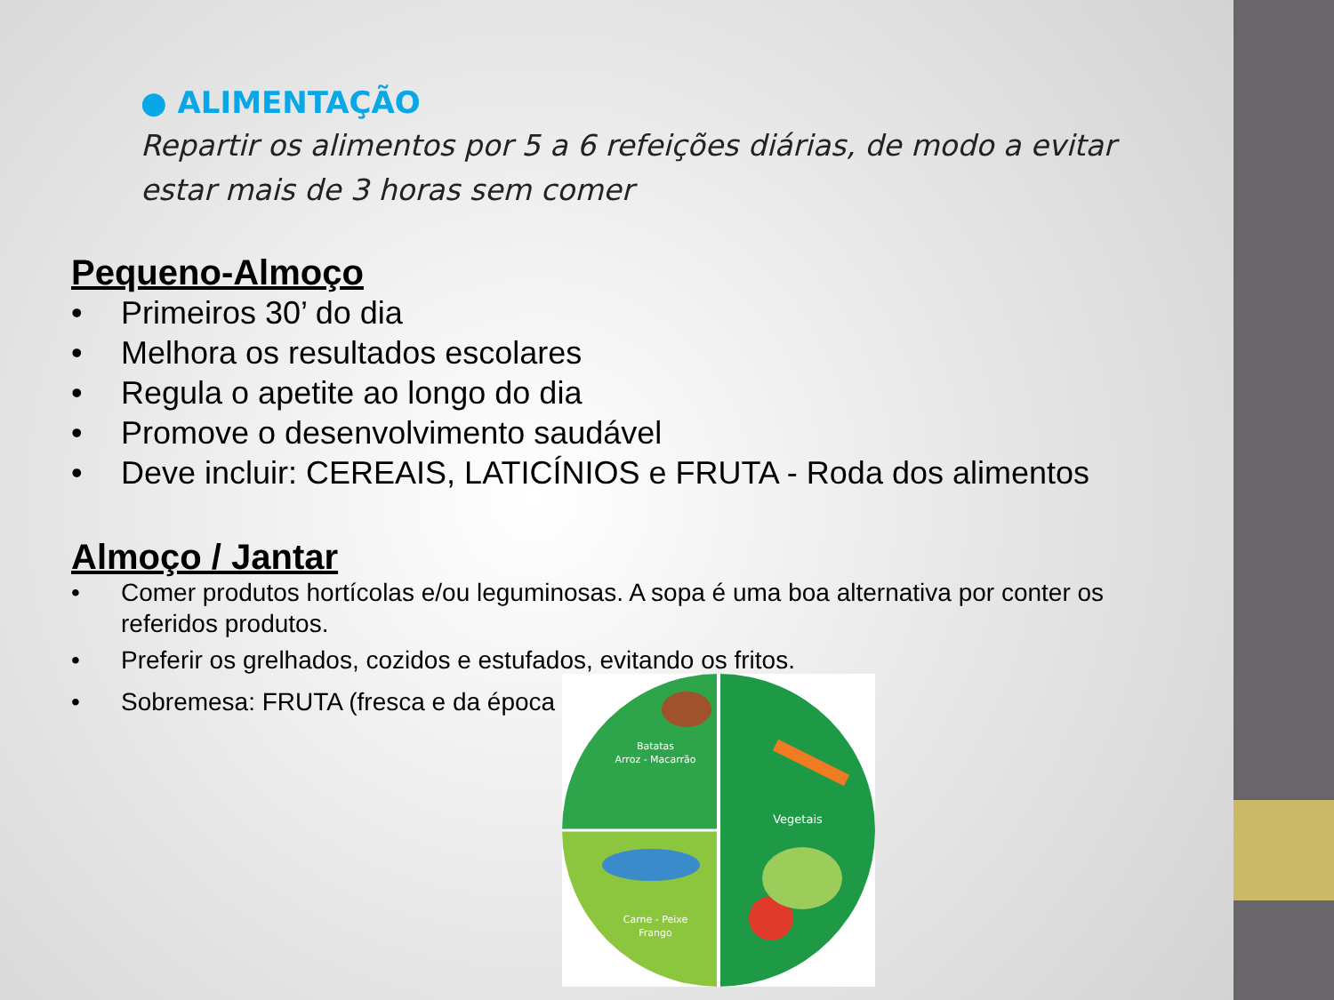● ALIMENTAÇÃO
Repartir os alimentos por 5 a 6 refeições diárias, de modo a evitar estar mais de 3 horas sem comer
Pequeno-Almoço
• Primeiros 30’ do dia
• Melhora os resultados escolares
• Regula o apetite ao longo do dia
• Promove o desenvolvimento saudável
• Deve incluir: CEREAIS, LATICÍNIOS e FRUTA - Roda dos alimentos
Almoço / Jantar
• Comer produtos hortícolas e/ou leguminosas. A sopa é uma boa alternativa por conter os referidos produtos.
• Preferir os grelhados, cozidos e estufados, evitando os fritos.
• Sobremesa: FRUTA (fresca e da época
Batatas
Arroz - Macarrão
Vegetais
Carne - Peixe
Frango